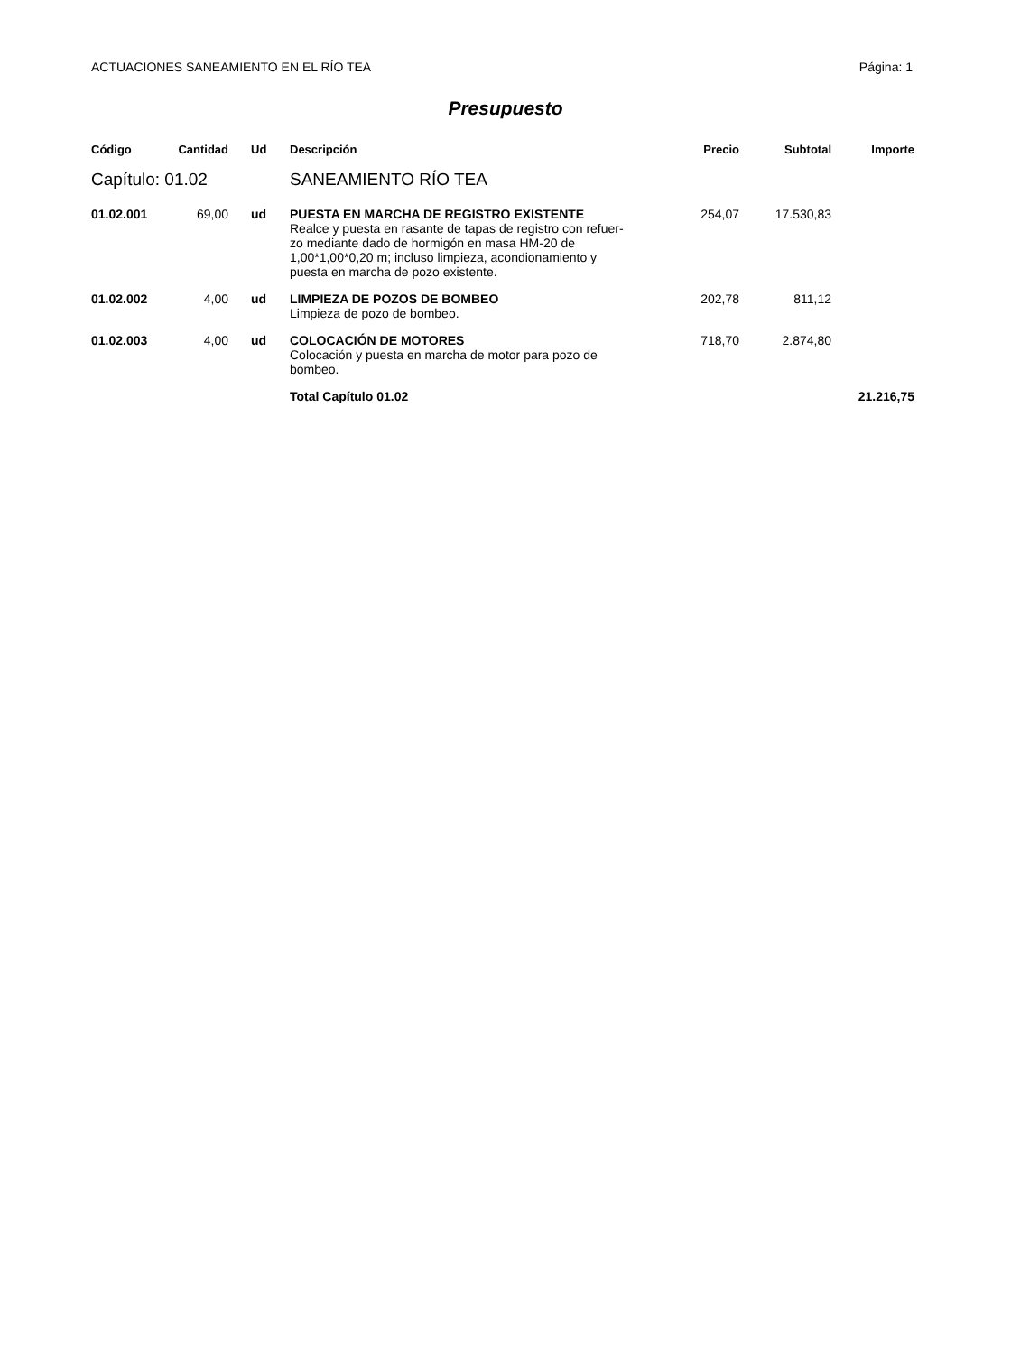ACTUACIONES SANEAMIENTO EN EL RÍO TEA Página: 1
Presupuesto
| Código | Cantidad | Ud | Descripción | Precio | Subtotal | Importe |
| --- | --- | --- | --- | --- | --- | --- |
| Capítulo: 01.02 | | | SANEAMIENTO RÍO TEA | | | |
| 01.02.001 | 69,00 | ud | PUESTA EN MARCHA DE REGISTRO EXISTENTE Realce y puesta en rasante de tapas de registro con refuer- zo mediante dado de hormigón en masa HM-20 de 1,00*1,00*0,20 m; incluso limpieza, acondionamiento y puesta en marcha de pozo existente. | 254,07 | 17.530,83 | |
| 01.02.002 | 4,00 | ud | LIMPIEZA DE POZOS DE BOMBEO Limpieza de pozo de bombeo. | 202,78 | 811,12 | |
| 01.02.003 | 4,00 | ud | COLOCACIÓN DE MOTORES Colocación y puesta en marcha de motor para pozo de bombeo. | 718,70 | 2.874,80 | |
| | | | Total Capítulo 01.02 | | | 21.216,75 |